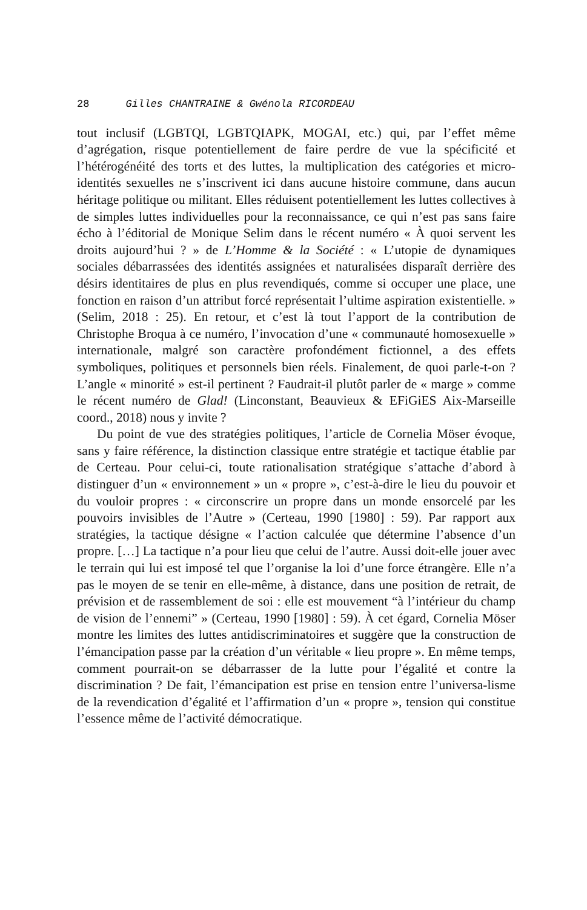28 Gilles CHANTRAINE & Gwénola RICORDEAU
tout inclusif (LGBTQI, LGBTQIAPK, MOGAI, etc.) qui, par l’effet même d’agrégation, risque potentiellement de faire perdre de vue la spécificité et l’hétérogénéité des torts et des luttes, la multiplication des catégories et micro-identités sexuelles ne s’inscrivent ici dans aucune histoire commune, dans aucun héritage politique ou militant. Elles réduisent potentiellement les luttes collectives à de simples luttes individuelles pour la reconnaissance, ce qui n’est pas sans faire écho à l’éditorial de Monique Selim dans le récent numéro « À quoi servent les droits aujourd’hui ? » de L’Homme & la Société : « L’utopie de dynamiques sociales débarrassées des identités assignées et naturalisées disparaît derrière des désirs identitaires de plus en plus revendiqués, comme si occuper une place, une fonction en raison d’un attribut forcé représentait l’ultime aspiration existentielle. » (Selim, 2018 : 25). En retour, et c’est là tout l’apport de la contribution de Christophe Broqua à ce numéro, l’invocation d’une « communauté homosexuelle » internationale, malgré son caractère profondément fictionnel, a des effets symboliques, politiques et personnels bien réels. Finalement, de quoi parle-t-on ? L’angle « minorité » est-il pertinent ? Faudrait-il plutôt parler de « marge » comme le récent numéro de Glad! (Linconstant, Beauvieux & EFiGiES Aix-Marseille coord., 2018) nous y invite ?
Du point de vue des stratégies politiques, l’article de Cornelia Möser évoque, sans y faire référence, la distinction classique entre stratégie et tactique établie par de Certeau. Pour celui-ci, toute rationalisation stratégique s’attache d’abord à distinguer d’un « environnement » un « propre », c’est-à-dire le lieu du pouvoir et du vouloir propres : « circonscrire un propre dans un monde ensorcelé par les pouvoirs invisibles de l’Autre » (Certeau, 1990 [1980] : 59). Par rapport aux stratégies, la tactique désigne « l’action calculée que détermine l’absence d’un propre. […] La tactique n’a pour lieu que celui de l’autre. Aussi doit-elle jouer avec le terrain qui lui est imposé tel que l’organise la loi d’une force étrangère. Elle n’a pas le moyen de se tenir en elle-même, à distance, dans une position de retrait, de prévision et de rassemblement de soi : elle est mouvement “à l’intérieur du champ de vision de l’ennemi” » (Certeau, 1990 [1980] : 59). À cet égard, Cornelia Möser montre les limites des luttes antidiscriminatoires et suggère que la construction de l’émancipation passe par la création d’un véritable « lieu propre ». En même temps, comment pourrait-on se débarrasser de la lutte pour l’égalité et contre la discrimination ? De fait, l’émancipation est prise en tension entre l’universa-lisme de la revendication d’égalité et l’affirmation d’un « propre », tension qui constitue l’essence même de l’activité démocratique.